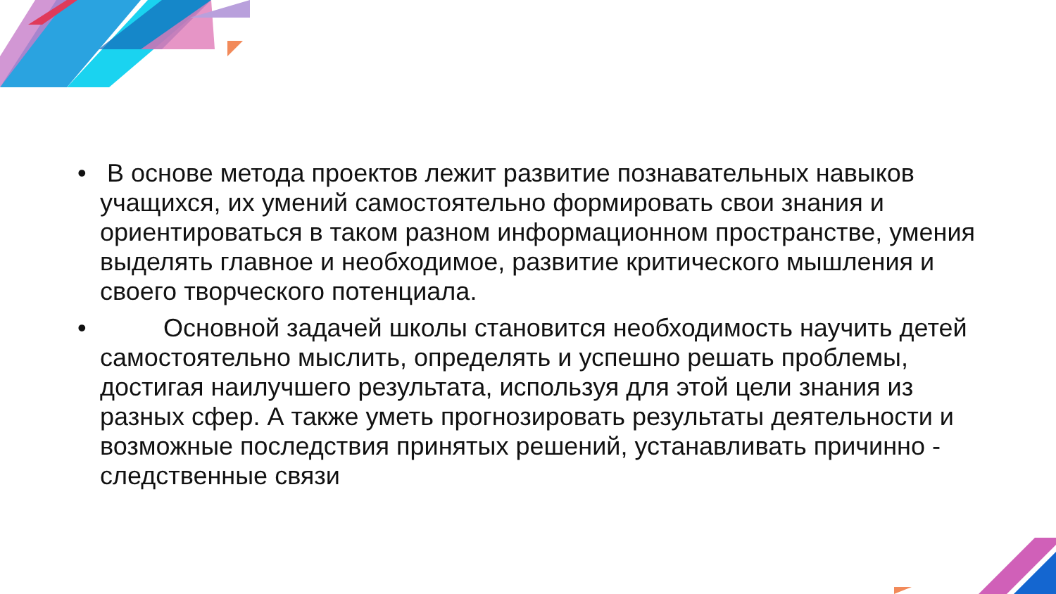• В основе метода проектов лежит развитие познавательных навыков учащихся, их умений самостоятельно формировать свои знания и ориентироваться в таком разном информационном пространстве, умения выделять главное и необходимое, развитие критического мышления и своего творческого потенциала.
• Основной задачей школы становится необходимость научить детей самостоятельно мыслить, определять и успешно решать проблемы, достигая наилучшего результата, используя для этой цели знания из разных сфер. А также уметь прогнозировать результаты деятельности и возможные последствия принятых решений, устанавливать причинно - следственные связи